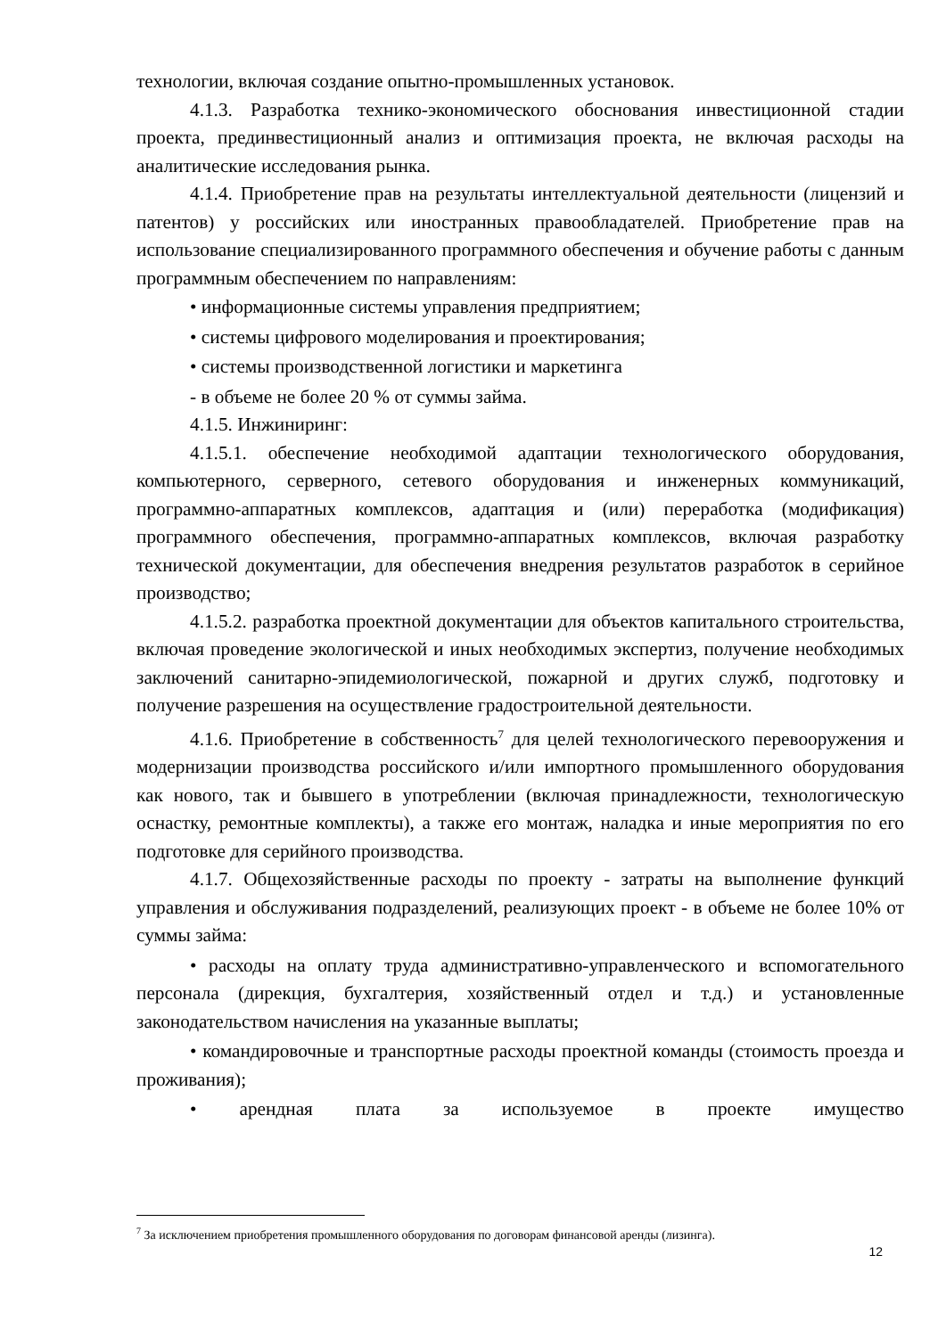технологии, включая создание опытно-промышленных установок.
4.1.3. Разработка технико-экономического обоснования инвестиционной стадии проекта, прединвестиционный анализ и оптимизация проекта, не включая расходы на аналитические исследования рынка.
4.1.4. Приобретение прав на результаты интеллектуальной деятельности (лицензий и патентов) у российских или иностранных правообладателей. Приобретение прав на использование специализированного программного обеспечения и обучение работы с данным программным обеспечением по направлениям:
• информационные системы управления предприятием;
• системы цифрового моделирования и проектирования;
• системы производственной логистики и маркетинга
- в объеме не более 20 % от суммы займа.
4.1.5. Инжиниринг:
4.1.5.1. обеспечение необходимой адаптации технологического оборудования, компьютерного, серверного, сетевого оборудования и инженерных коммуникаций, программно-аппаратных комплексов, адаптация и (или) переработка (модификация) программного обеспечения, программно-аппаратных комплексов, включая разработку технической документации, для обеспечения внедрения результатов разработок в серийное производство;
4.1.5.2. разработка проектной документации для объектов капитального строительства, включая проведение экологической и иных необходимых экспертиз, получение необходимых заключений санитарно-эпидемиологической, пожарной и других служб, подготовку и получение разрешения на осуществление градостроительной деятельности.
4.1.6. Приобретение в собственность<sup>7</sup> для целей технологического перевооружения и модернизации производства российского и/или импортного промышленного оборудования как нового, так и бывшего в употреблении (включая принадлежности, технологическую оснастку, ремонтные комплекты), а также его монтаж, наладка и иные мероприятия по его подготовке для серийного производства.
4.1.7. Общехозяйственные расходы по проекту - затраты на выполнение функций управления и обслуживания подразделений, реализующих проект - в объеме не более 10% от суммы займа:
• расходы на оплату труда административно-управленческого и вспомогательного персонала (дирекция, бухгалтерия, хозяйственный отдел и т.д.) и установленные законодательством начисления на указанные выплаты;
• командировочные и транспортные расходы проектной команды (стоимость проезда и проживания);
• арендная плата за используемое в проекте имущество
<sup>7</sup> За исключением приобретения промышленного оборудования по договорам финансовой аренды (лизинга).
12